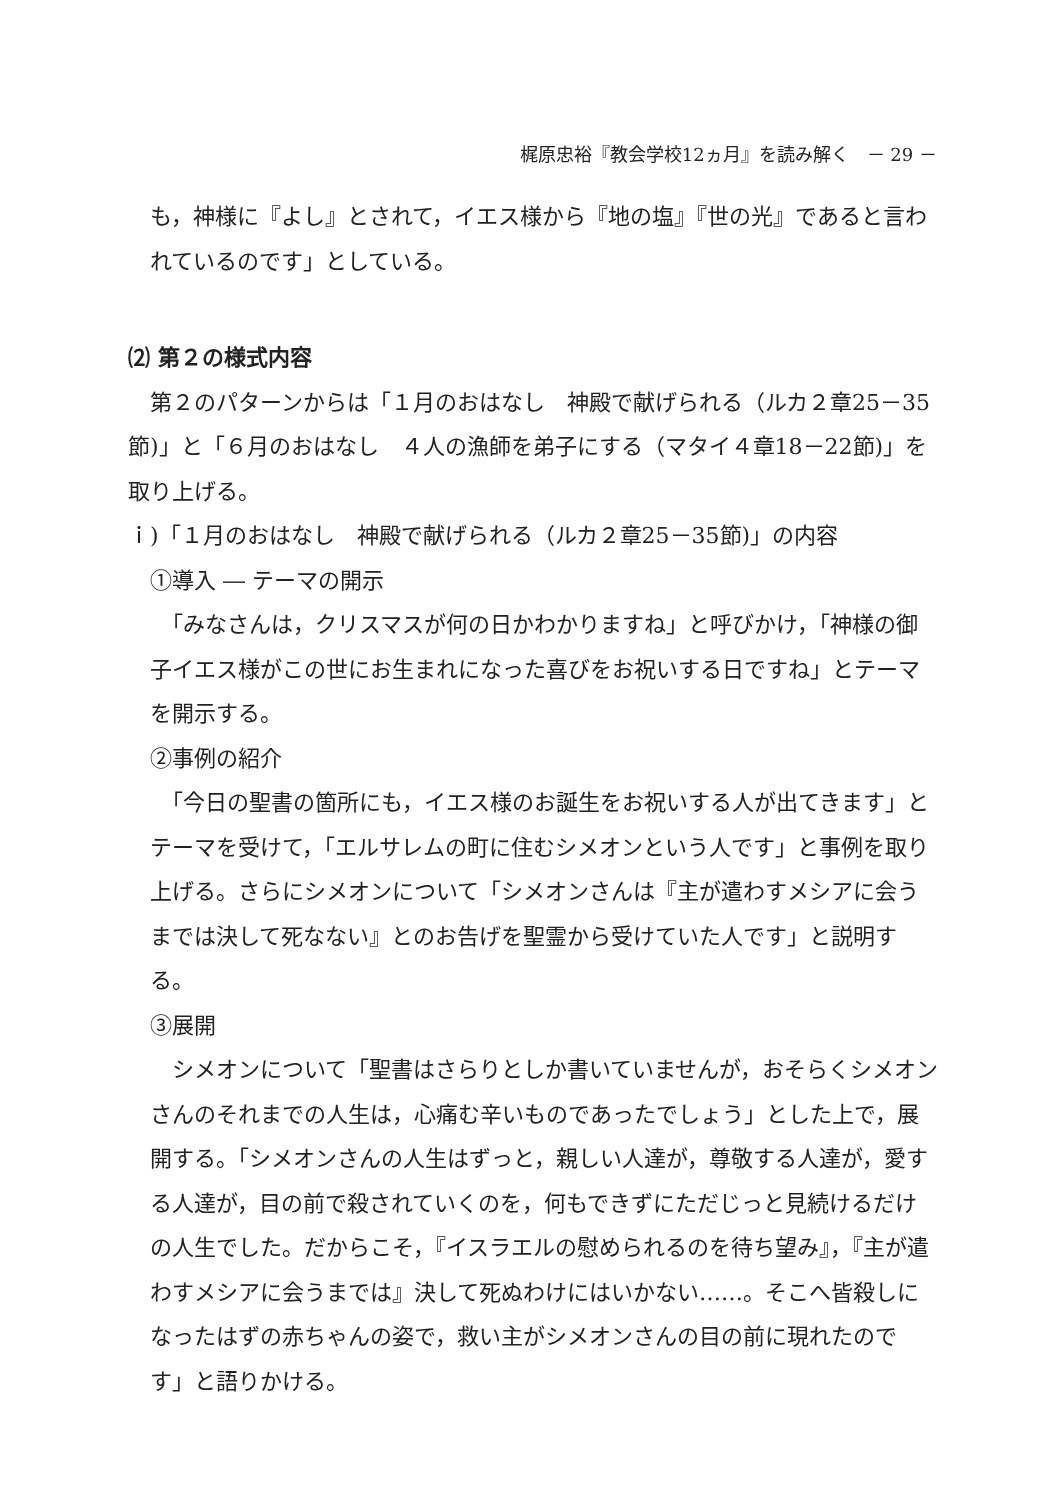梶原忠裕『教会学校12ヵ月』を読み解く　－ 29 －
も，神様に『よし』とされて，イエス様から『地の塩』『世の光』であると言われているのです」としている。
⑵ 第２の様式内容
　第２のパターンからは「１月のおはなし　神殿で献げられる（ルカ２章25－35節)」と「６月のおはなし　４人の漁師を弟子にする（マタイ４章18－22節)」を取り上げる。
ｉ)「１月のおはなし　神殿で献げられる（ルカ２章25－35節)」の内容
①導入 ― テーマの開示
　「みなさんは，クリスマスが何の日かわかりますね」と呼びかけ，「神様の御子イエス様がこの世にお生まれになった喜びをお祝いする日ですね」とテーマを開示する。
②事例の紹介
　「今日の聖書の箇所にも，イエス様のお誕生をお祝いする人が出てきます」とテーマを受けて，「エルサレムの町に住むシメオンという人です」と事例を取り上げる。さらにシメオンについて「シメオンさんは『主が遣わすメシアに会うまでは決して死なない』とのお告げを聖霊から受けていた人です」と説明する。
③展開
　シメオンについて「聖書はさらりとしか書いていませんが，おそらくシメオンさんのそれまでの人生は，心痛む辛いものであったでしょう」とした上で，展開する。「シメオンさんの人生はずっと，親しい人達が，尊敬する人達が，愛する人達が，目の前で殺されていくのを，何もできずにただじっと見続けるだけの人生でした。だからこそ，『イスラエルの慰められるのを待ち望み』，『主が遣わすメシアに会うまでは』決して死ぬわけにはいかない……。そこへ皆殺しになったはずの赤ちゃんの姿で，救い主がシメオンさんの目の前に現れたのです」と語りかける。